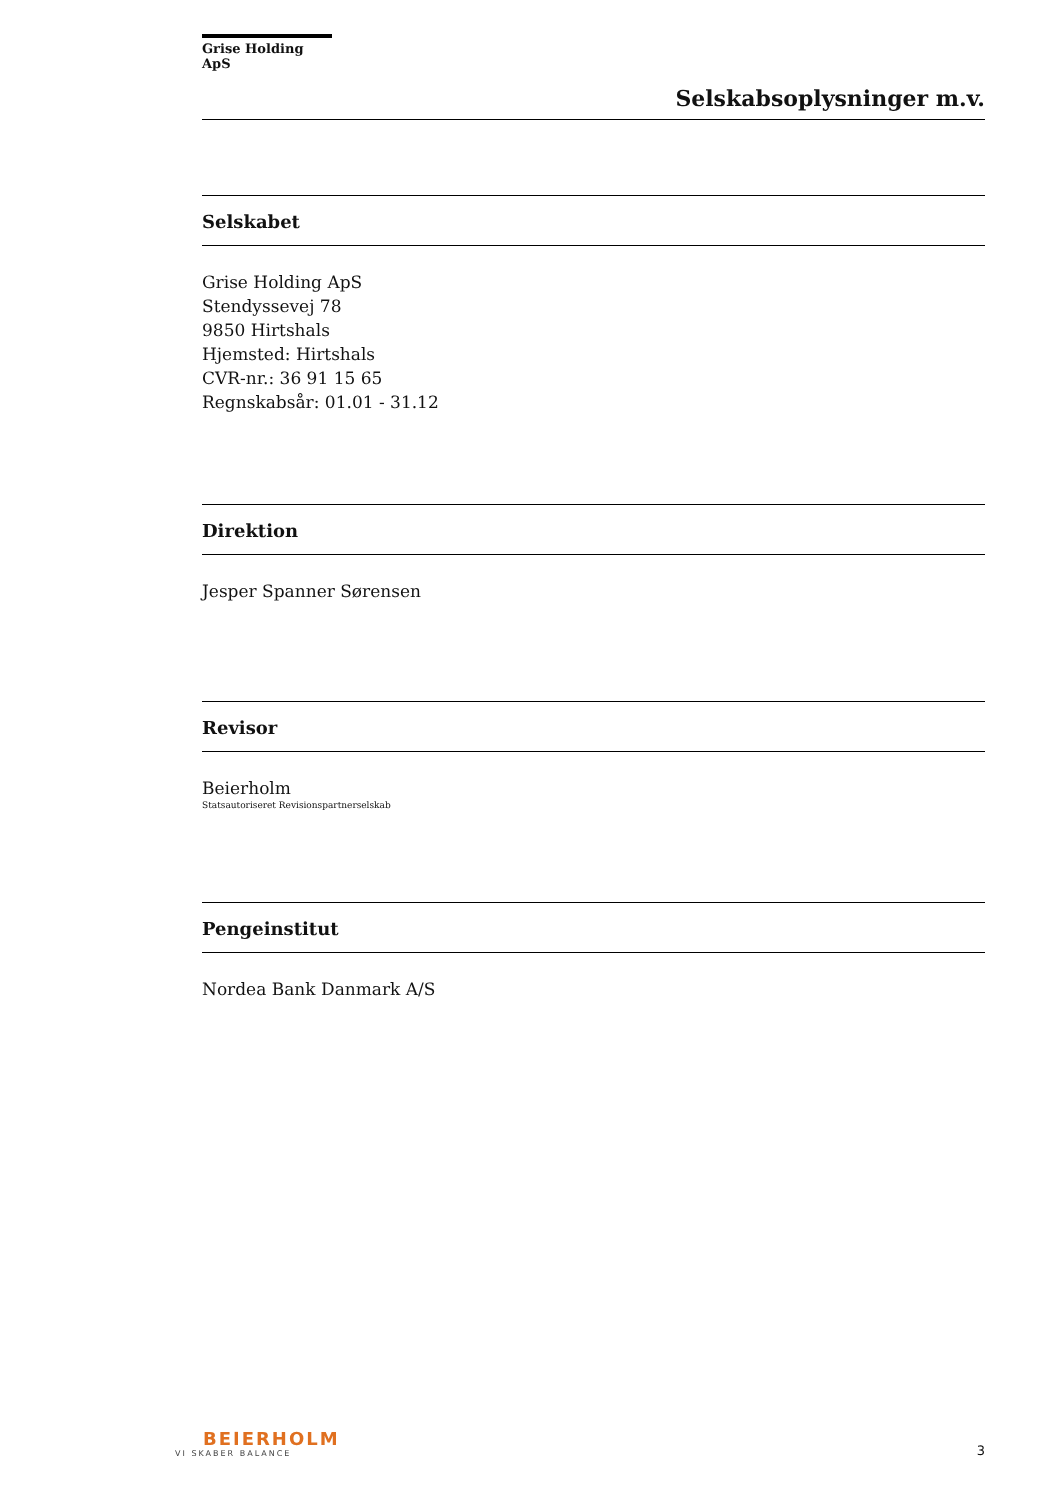Grise Holding ApS
Selskabsoplysninger m.v.
Selskabet
Grise Holding ApS
Stendyssevej 78
9850 Hirtshals
Hjemsted: Hirtshals
CVR-nr.: 36 91 15 65
Regnskabsår: 01.01 - 31.12
Direktion
Jesper Spanner Sørensen
Revisor
Beierholm
Statsautoriseret Revisionspartnerselskab
Pengeinstitut
Nordea Bank Danmark A/S
BEIERHOLM
VI SKABER BALANCE
3